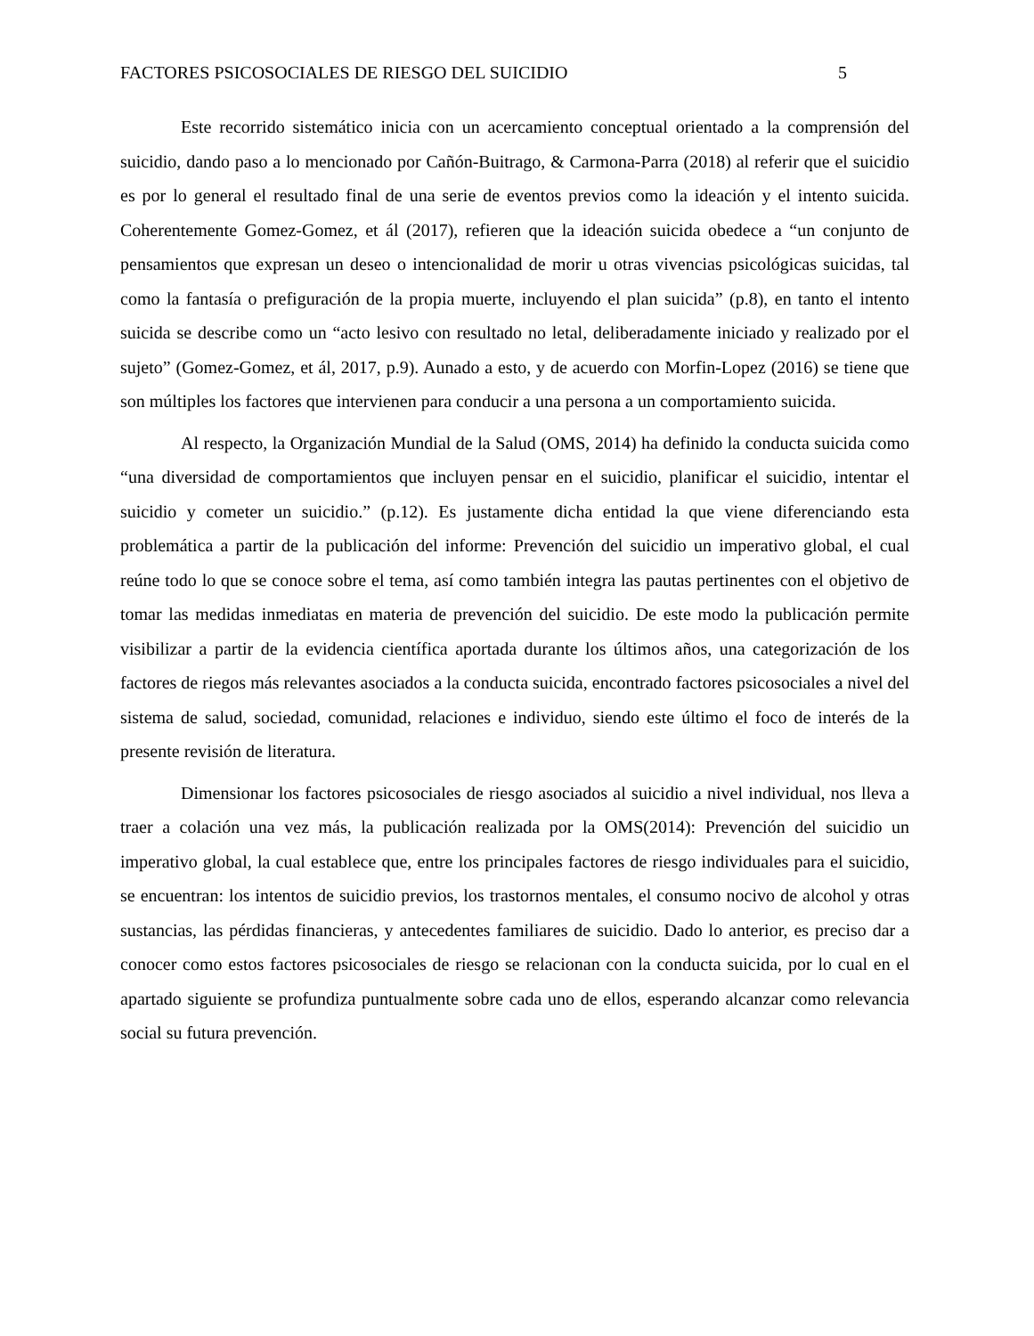FACTORES PSICOSOCIALES DE RIESGO DEL SUICIDIO 5
Este recorrido sistemático inicia con un acercamiento conceptual orientado a la comprensión del suicidio, dando paso a lo mencionado por Cañón-Buitrago, & Carmona-Parra (2018) al referir que el suicidio es por lo general el resultado final de una serie de eventos previos como la ideación y el intento suicida. Coherentemente Gomez-Gomez, et ál (2017), refieren que la ideación suicida obedece a “un conjunto de pensamientos que expresan un deseo o intencionalidad de morir u otras vivencias psicológicas suicidas, tal como la fantasía o prefiguración de la propia muerte, incluyendo el plan suicida” (p.8), en tanto el intento suicida se describe como un “acto lesivo con resultado no letal, deliberadamente iniciado y realizado por el sujeto” (Gomez-Gomez, et ál, 2017, p.9). Aunado a esto, y de acuerdo con Morfin-Lopez (2016) se tiene que son múltiples los factores que intervienen para conducir a una persona a un comportamiento suicida.
Al respecto, la Organización Mundial de la Salud (OMS, 2014) ha definido la conducta suicida como “una diversidad de comportamientos que incluyen pensar en el suicidio, planificar el suicidio, intentar el suicidio y cometer un suicidio.” (p.12). Es justamente dicha entidad la que viene diferenciando esta problemática a partir de la publicación del informe: Prevención del suicidio un imperativo global, el cual reúne todo lo que se conoce sobre el tema, así como también integra las pautas pertinentes con el objetivo de tomar las medidas inmediatas en materia de prevención del suicidio. De este modo la publicación permite visibilizar a partir de la evidencia científica aportada durante los últimos años, una categorización de los factores de riegos más relevantes asociados a la conducta suicida, encontrado factores psicosociales a nivel del sistema de salud, sociedad, comunidad, relaciones e individuo, siendo este último el foco de interés de la presente revisión de literatura.
Dimensionar los factores psicosociales de riesgo asociados al suicidio a nivel individual, nos lleva a traer a colación una vez más, la publicación realizada por la OMS(2014): Prevención del suicidio un imperativo global, la cual establece que, entre los principales factores de riesgo individuales para el suicidio, se encuentran: los intentos de suicidio previos, los trastornos mentales, el consumo nocivo de alcohol y otras sustancias, las pérdidas financieras, y antecedentes familiares de suicidio. Dado lo anterior, es preciso dar a conocer como estos factores psicosociales de riesgo se relacionan con la conducta suicida, por lo cual en el apartado siguiente se profundiza puntualmente sobre cada uno de ellos, esperando alcanzar como relevancia social su futura prevención.